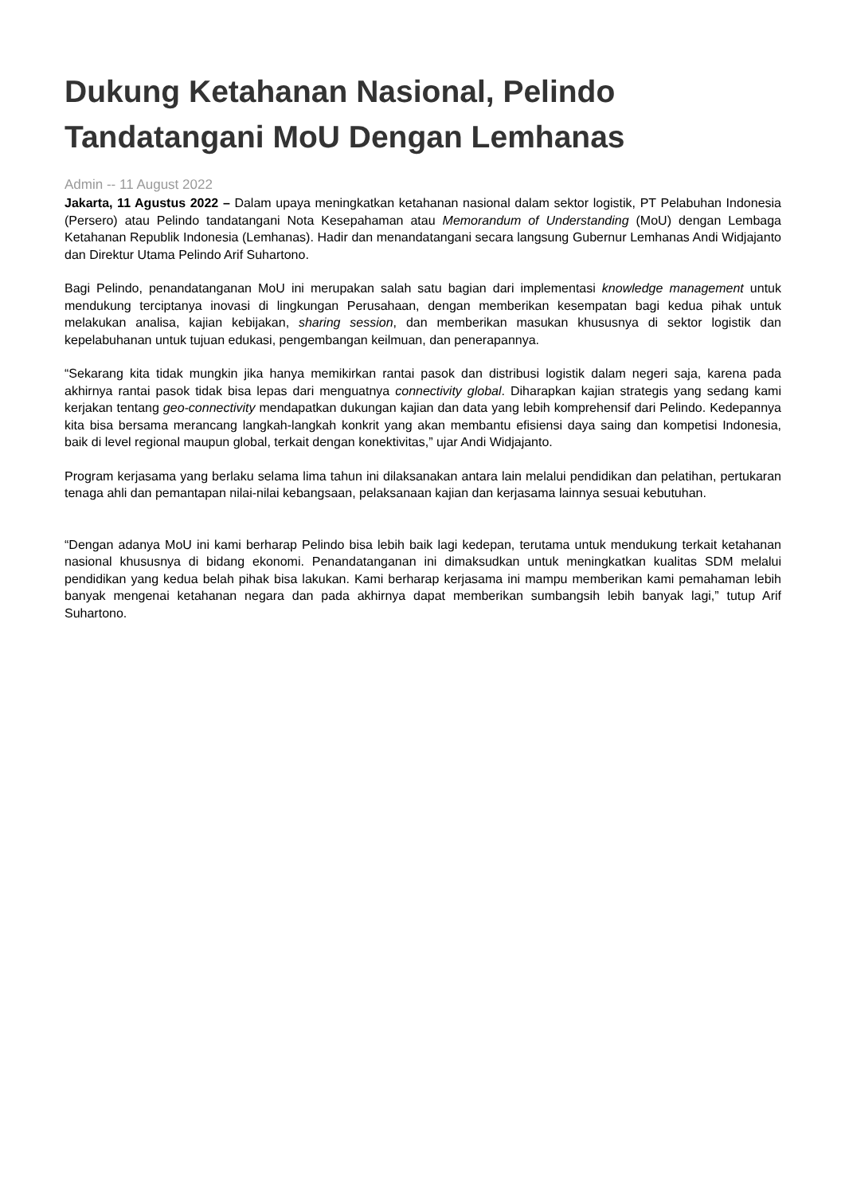Dukung Ketahanan Nasional, Pelindo Tandatangani MoU Dengan Lemhanas
Admin -- 11 August 2022
Jakarta, 11 Agustus 2022 – Dalam upaya meningkatkan ketahanan nasional dalam sektor logistik, PT Pelabuhan Indonesia (Persero) atau Pelindo tandatangani Nota Kesepahaman atau Memorandum of Understanding (MoU) dengan Lembaga Ketahanan Republik Indonesia (Lemhanas). Hadir dan menandatangani secara langsung Gubernur Lemhanas Andi Widjajanto dan Direktur Utama Pelindo Arif Suhartono.
Bagi Pelindo, penandatanganan MoU ini merupakan salah satu bagian dari implementasi knowledge management untuk mendukung terciptanya inovasi di lingkungan Perusahaan, dengan memberikan kesempatan bagi kedua pihak untuk melakukan analisa, kajian kebijakan, sharing session, dan memberikan masukan khususnya di sektor logistik dan kepelabuhanan untuk tujuan edukasi, pengembangan keilmuan, dan penerapannya.
“Sekarang kita tidak mungkin jika hanya memikirkan rantai pasok dan distribusi logistik dalam negeri saja, karena pada akhirnya rantai pasok tidak bisa lepas dari menguatnya connectivity global. Diharapkan kajian strategis yang sedang kami kerjakan tentang geo-connectivity mendapatkan dukungan kajian dan data yang lebih komprehensif dari Pelindo. Kedepannya kita bisa bersama merancang langkah-langkah konkrit yang akan membantu efisiensi daya saing dan kompetisi Indonesia, baik di level regional maupun global, terkait dengan konektivitas,” ujar Andi Widjajanto.
Program kerjasama yang berlaku selama lima tahun ini dilaksanakan antara lain melalui pendidikan dan pelatihan, pertukaran tenaga ahli dan pemantapan nilai-nilai kebangsaan, pelaksanaan kajian dan kerjasama lainnya sesuai kebutuhan.
“Dengan adanya MoU ini kami berharap Pelindo bisa lebih baik lagi kedepan, terutama untuk mendukung terkait ketahanan nasional khususnya di bidang ekonomi. Penandatanganan ini dimaksudkan untuk meningkatkan kualitas SDM melalui pendidikan yang kedua belah pihak bisa lakukan. Kami berharap kerjasama ini mampu memberikan kami pemahaman lebih banyak mengenai ketahanan negara dan pada akhirnya dapat memberikan sumbangsih lebih banyak lagi,” tutup Arif Suhartono.